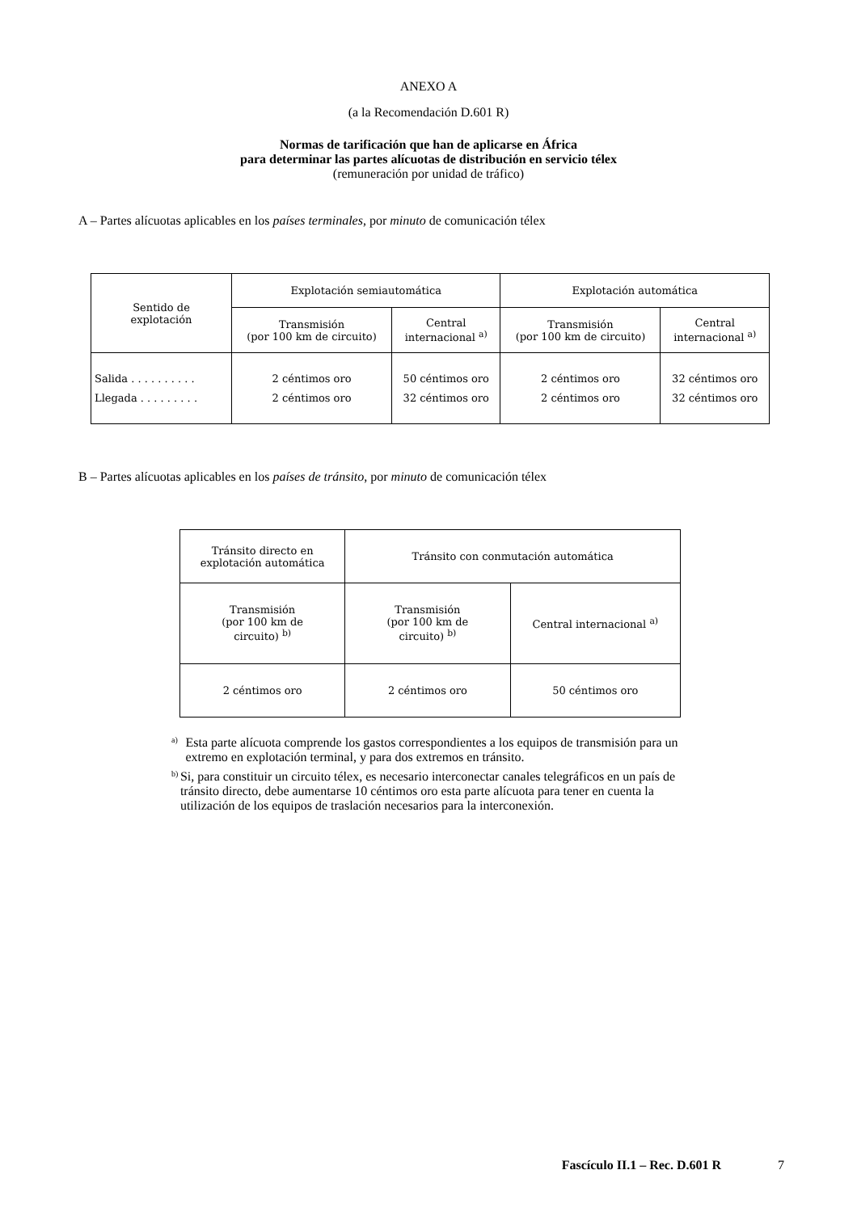ANEXO A
(a la Recomendación D.601 R)
Normas de tarificación que han de aplicarse en África
para determinar las partes alícuotas de distribución en servicio télex
(remuneración por unidad de tráfico)
A – Partes alícuotas aplicables en los países terminales, por minuto de comunicación télex
| Sentido de explotación | Explotación semiautomática | | Explotación automática | |
| --- | --- | --- | --- | --- |
| | Transmisión (por 100 km de circuito) | Central internacional <sup>a)</sup> | Transmisión (por 100 km de circuito) | Central internacional <sup>a)</sup> |
| Salida . . . . . . . . . . Llegada . . . . . . . . . | 2 céntimos oro 2 céntimos oro | 50 céntimos oro 32 céntimos oro | 2 céntimos oro 2 céntimos oro | 32 céntimos oro 32 céntimos oro |
B – Partes alícuotas aplicables en los países de tránsito, por minuto de comunicación télex
| Tránsito directo en explotación automática | Tránsito con conmutación automática | |
| --- | --- | --- |
| Transmisión (por 100 km de circuito) <sup>b)</sup> | Transmisión (por 100 km de circuito) <sup>b)</sup> | Central internacional <sup>a)</sup> |
| 2 céntimos oro | 2 céntimos oro | 50 céntimos oro |
<sup>a)</sup> Esta parte alícuota comprende los gastos correspondientes a los equipos de transmisión para un extremo en explotación terminal, y para dos extremos en tránsito.
<sup>b)</sup> Si, para constituir un circuito télex, es necesario interconectar canales telegráficos en un país de tránsito directo, debe aumentarse 10 céntimos oro esta parte alícuota para tener en cuenta la utilización de los equipos de traslación necesarios para la interconexión.
Fascículo II.1 – Rec. D.601 R 7